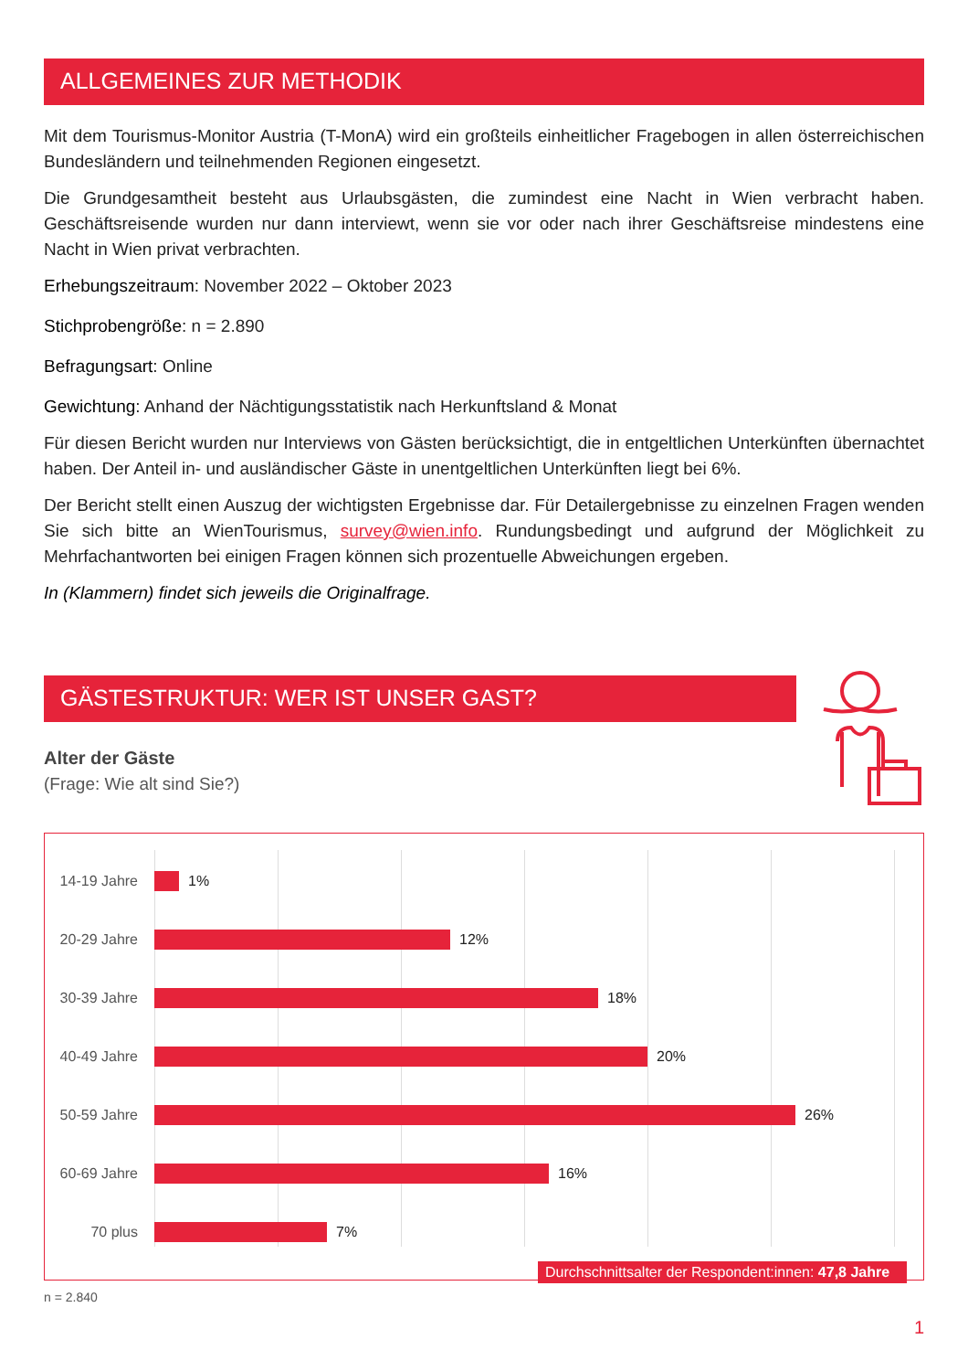ALLGEMEINES ZUR METHODIK
Mit dem Tourismus-Monitor Austria (T-MonA) wird ein großteils einheitlicher Fragebogen in allen österreichischen Bundesländern und teilnehmenden Regionen eingesetzt.
Die Grundgesamtheit besteht aus Urlaubsgästen, die zumindest eine Nacht in Wien verbracht haben. Geschäftsreisende wurden nur dann interviewt, wenn sie vor oder nach ihrer Geschäftsreise mindestens eine Nacht in Wien privat verbrachten.
Erhebungszeitraum: November 2022 – Oktober 2023
Stichprobengröße: n = 2.890
Befragungsart: Online
Gewichtung: Anhand der Nächtigungsstatistik nach Herkunftsland & Monat
Für diesen Bericht wurden nur Interviews von Gästen berücksichtigt, die in entgeltlichen Unterkünften übernachtet haben. Der Anteil in- und ausländischer Gäste in unentgeltlichen Unterkünften liegt bei 6%.
Der Bericht stellt einen Auszug der wichtigsten Ergebnisse dar. Für Detailergebnisse zu einzelnen Fragen wenden Sie sich bitte an WienTourismus, survey@wien.info. Rundungsbedingt und aufgrund der Möglichkeit zu Mehrfachantworten bei einigen Fragen können sich prozentuelle Abweichungen ergeben.
In (Klammern) findet sich jeweils die Originalfrage.
GÄSTESTRUKTUR: WER IST UNSER GAST?
Alter der Gäste
(Frage: Wie alt sind Sie?)
14-19 Jahre
1%
20-29 Jahre
12%
30-39 Jahre
18%
40-49 Jahre
20%
50-59 Jahre
26%
60-69 Jahre
16%
70 plus 7%
Durchschnittsalter der Respondent:innen: 47,8 Jahre
n = 2.840
1